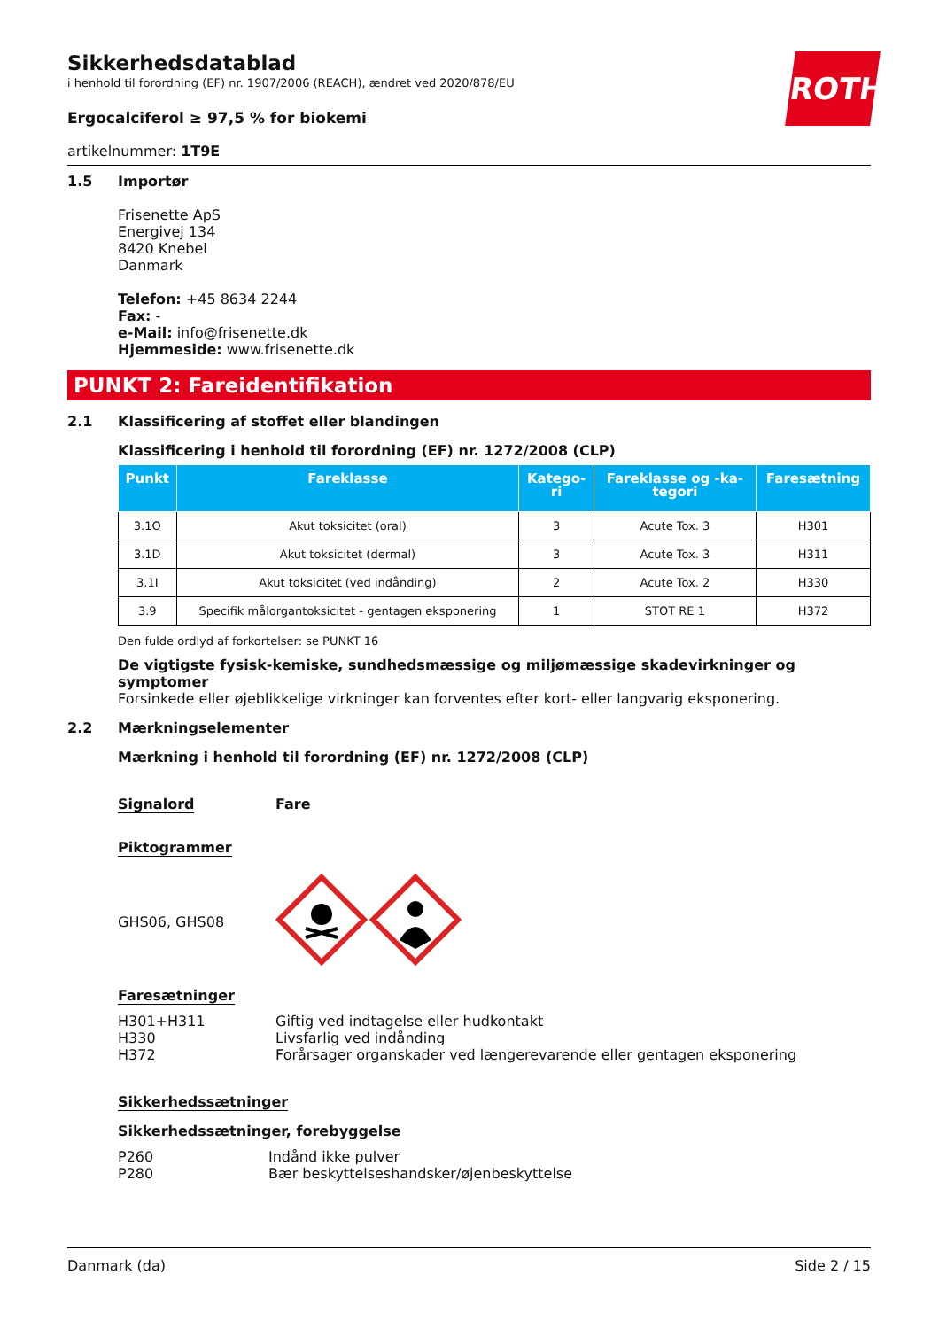ROTH
Sikkerhedsdatablad
i henhold til forordning (EF) nr. 1907/2006 (REACH), ændret ved 2020/878/EU
Ergocalciferol ≥ 97,5 % for biokemi
artikelnummer: 1T9E
1.5 Importør
Frisenette ApS
Energivej 134
8420 Knebel
Danmark
Telefon: +45 8634 2244
Fax: -
e-Mail: info@frisenette.dk
Hjemmeside: www.frisenette.dk
PUNKT 2: Fareidentifikation
2.1 Klassificering af stoffet eller blandingen
Klassificering i henhold til forordning (EF) nr. 1272/2008 (CLP)
| Punkt | Fareklasse | Katego- ri | Fareklasse og -ka- tegori | Faresætning |
| --- | --- | --- | --- | --- |
| 3.1O | Akut toksicitet (oral) | 3 | Acute Tox. 3 | H301 |
| 3.1D | Akut toksicitet (dermal) | 3 | Acute Tox. 3 | H311 |
| 3.1I | Akut toksicitet (ved indånding) | 2 | Acute Tox. 2 | H330 |
| 3.9 | Specifik målorgantoksicitet - gentagen eksponering | 1 | STOT RE 1 | H372 |
Den fulde ordlyd af forkortelser: se PUNKT 16
De vigtigste fysisk-kemiske, sundhedsmæssige og miljømæssige skadevirkninger og symptomer
Forsinkede eller øjeblikkelige virkninger kan forventes efter kort- eller langvarig eksponering.
2.2 Mærkningselementer
Mærkning i henhold til forordning (EF) nr. 1272/2008 (CLP)
Signalord Fare
Piktogrammer
GHS06, GHS08
Faresætninger
H301+H311 Giftig ved indtagelse eller hudkontakt
H330 Livsfarlig ved indånding
H372 Forårsager organskader ved længerevarende eller gentagen eksponering
Sikkerhedssætninger
Sikkerhedssætninger, forebyggelse
P260 Indånd ikke pulver
P280 Bær beskyttelseshandsker/øjenbeskyttelse
Danmark (da) Side 2 / 15